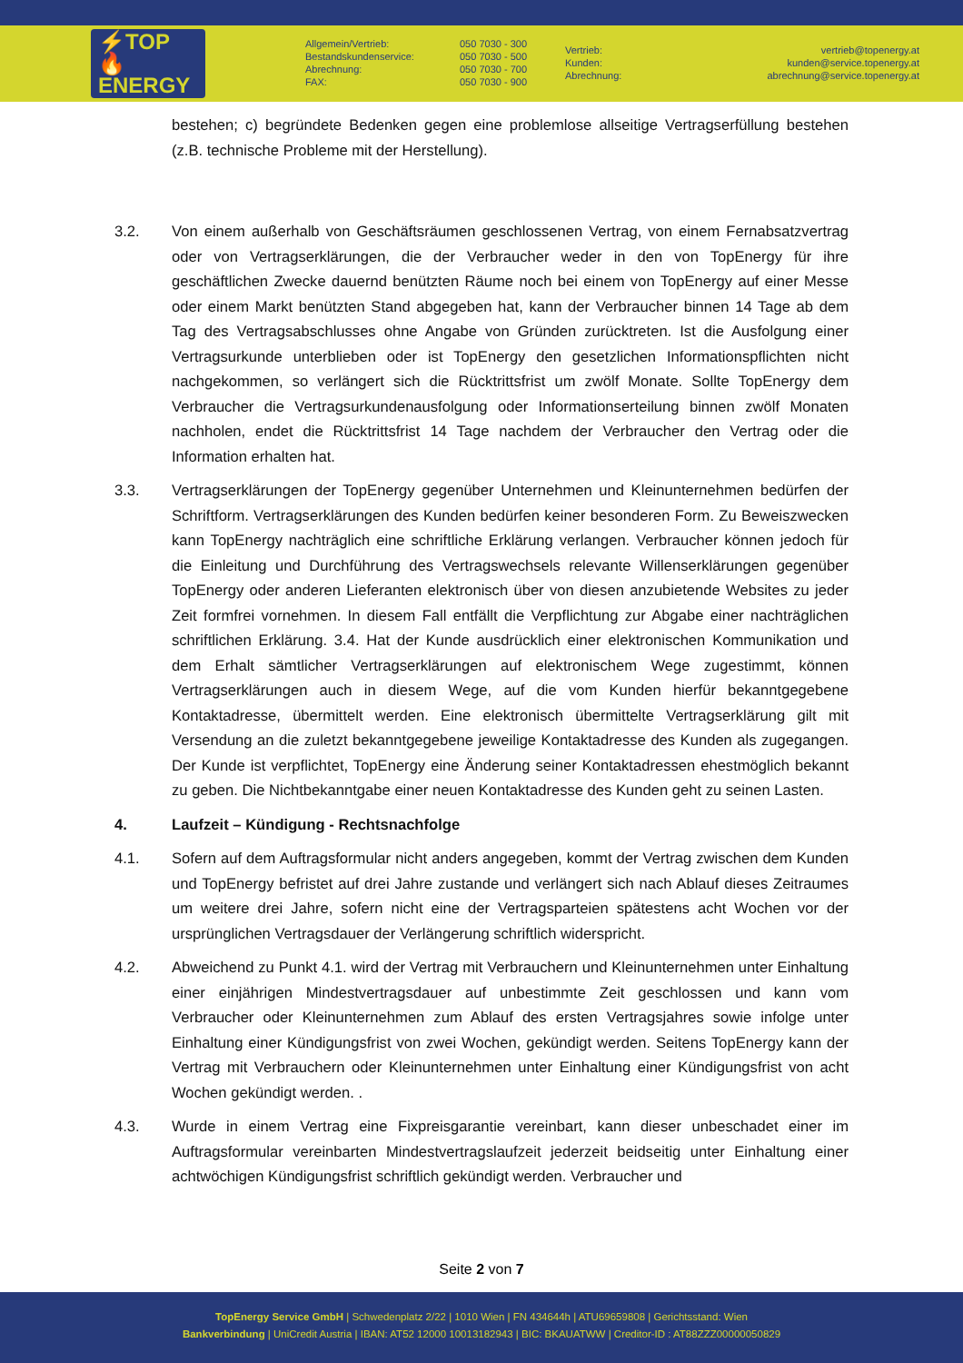⚡TOP
🔥ENERGY
Allgemein/Vertrieb:
Bestandskundenservice:
Abrechnung:
FAX:
050 7030 - 300
050 7030 - 500
050 7030 - 700
050 7030 - 900
Vertrieb:
Kunden:
Abrechnung:
vertrieb@topenergy.at
kunden@service.topenergy.at
abrechnung@service.topenergy.at
bestehen; c) begründete Bedenken gegen eine problemlose allseitige Vertragserfüllung bestehen (z.B. technische Probleme mit der Herstellung).
3.2. Von einem außerhalb von Geschäftsräumen geschlossenen Vertrag, von einem Fernabsatzvertrag oder von Vertragserklärungen, die der Verbraucher weder in den von TopEnergy für ihre geschäftlichen Zwecke dauernd benützten Räume noch bei einem von TopEnergy auf einer Messe oder einem Markt benützten Stand abgegeben hat, kann der Verbraucher binnen 14 Tage ab dem Tag des Vertragsabschlusses ohne Angabe von Gründen zurücktreten. Ist die Ausfolgung einer Vertragsurkunde unterblieben oder ist TopEnergy den gesetzlichen Informationspflichten nicht nachgekommen, so verlängert sich die Rücktrittsfrist um zwölf Monate. Sollte TopEnergy dem Verbraucher die Vertragsurkundenausfolgung oder Informationserteilung binnen zwölf Monaten nachholen, endet die Rücktrittsfrist 14 Tage nachdem der Verbraucher den Vertrag oder die Information erhalten hat.
3.3. Vertragserklärungen der TopEnergy gegenüber Unternehmen und Kleinunternehmen bedürfen der Schriftform. Vertragserklärungen des Kunden bedürfen keiner besonderen Form. Zu Beweiszwecken kann TopEnergy nachträglich eine schriftliche Erklärung verlangen. Verbraucher können jedoch für die Einleitung und Durchführung des Vertragswechsels relevante Willenserklärungen gegenüber TopEnergy oder anderen Lieferanten elektronisch über von diesen anzubietende Websites zu jeder Zeit formfrei vornehmen. In diesem Fall entfällt die Verpflichtung zur Abgabe einer nachträglichen schriftlichen Erklärung. 3.4. Hat der Kunde ausdrücklich einer elektronischen Kommunikation und dem Erhalt sämtlicher Vertragserklärungen auf elektronischem Wege zugestimmt, können Vertragserklärungen auch in diesem Wege, auf die vom Kunden hierfür bekanntgegebene Kontaktadresse, übermittelt werden. Eine elektronisch übermittelte Vertragserklärung gilt mit Versendung an die zuletzt bekanntgegebene jeweilige Kontaktadresse des Kunden als zugegangen. Der Kunde ist verpflichtet, TopEnergy eine Änderung seiner Kontaktadressen ehestmöglich bekannt zu geben. Die Nichtbekanntgabe einer neuen Kontaktadresse des Kunden geht zu seinen Lasten.
4. Laufzeit – Kündigung - Rechtsnachfolge
4.1. Sofern auf dem Auftragsformular nicht anders angegeben, kommt der Vertrag zwischen dem Kunden und TopEnergy befristet auf drei Jahre zustande und verlängert sich nach Ablauf dieses Zeitraumes um weitere drei Jahre, sofern nicht eine der Vertragsparteien spätestens acht Wochen vor der ursprünglichen Vertragsdauer der Verlängerung schriftlich widerspricht.
4.2. Abweichend zu Punkt 4.1. wird der Vertrag mit Verbrauchern und Kleinunternehmen unter Einhaltung einer einjährigen Mindestvertragsdauer auf unbestimmte Zeit geschlossen und kann vom Verbraucher oder Kleinunternehmen zum Ablauf des ersten Vertragsjahres sowie infolge unter Einhaltung einer Kündigungsfrist von zwei Wochen, gekündigt werden. Seitens TopEnergy kann der Vertrag mit Verbrauchern oder Kleinunternehmen unter Einhaltung einer Kündigungsfrist von acht Wochen gekündigt werden. .
4.3. Wurde in einem Vertrag eine Fixpreisgarantie vereinbart, kann dieser unbeschadet einer im Auftragsformular vereinbarten Mindestvertragslaufzeit jederzeit beidseitig unter Einhaltung einer achtwöchigen Kündigungsfrist schriftlich gekündigt werden. Verbraucher und
Seite 2 von 7
TopEnergy Service GmbH | Schwedenplatz 2/22 | 1010 Wien | FN 434644h | ATU69659808 | Gerichtsstand: Wien
Bankverbindung | UniCredit Austria | IBAN: AT52 12000 10013182943 | BIC: BKAUATWW | Creditor-ID : AT88ZZZ00000050829